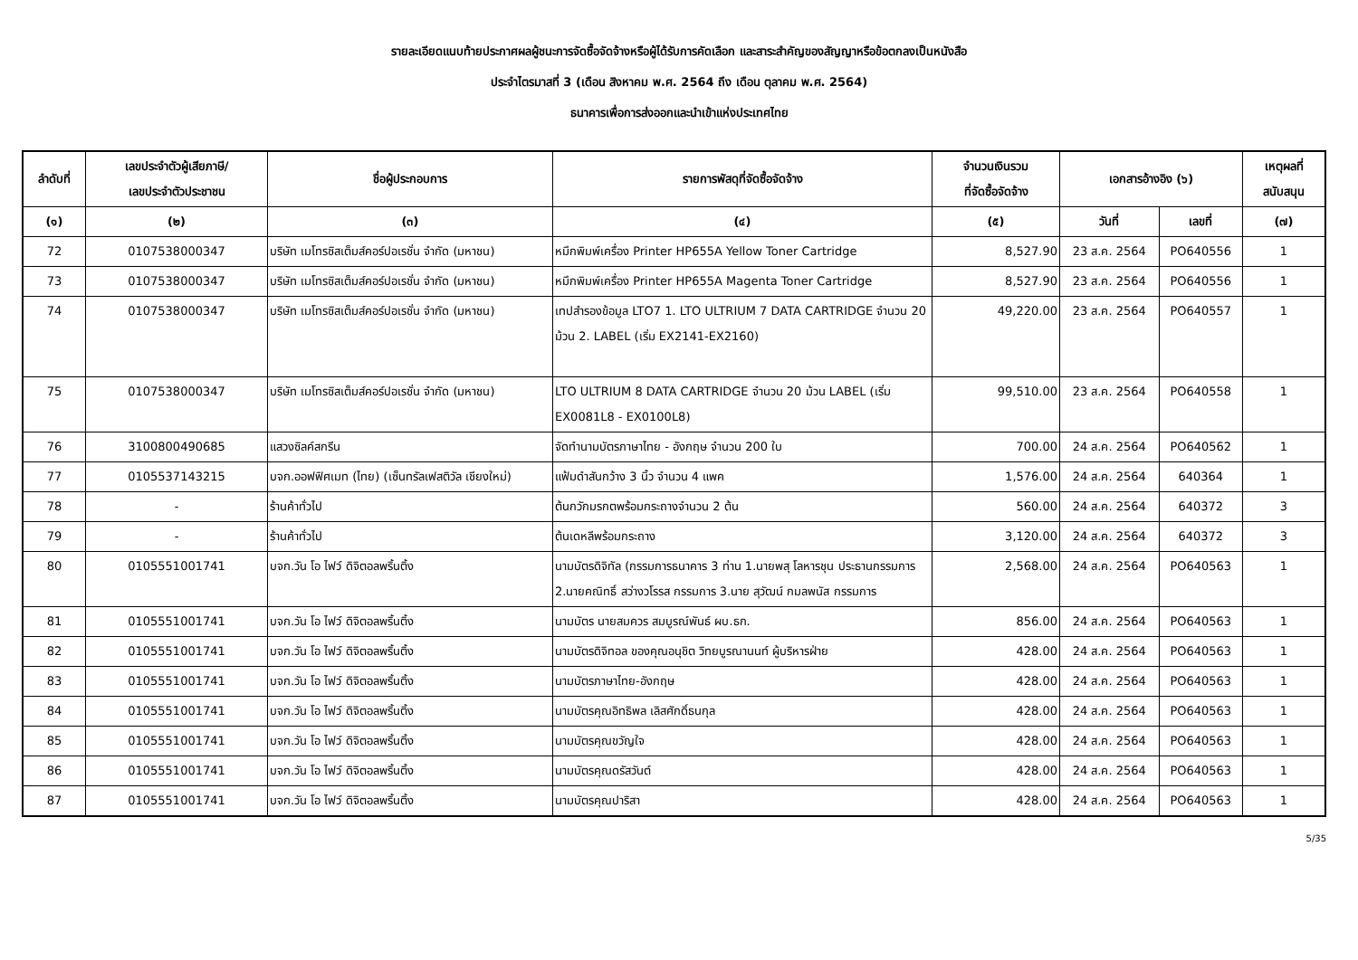รายละเอียดแนบท้ายประกาศผลผู้ชนะการจัดซื้อจัดจ้างหรือผู้ได้รับการคัดเลือก และสาระสำคัญของสัญญาหรือข้อตกลงเป็นหนังสือ
ประจำไตรมาสที่ 3 (เดือน สิงหาคม พ.ศ. 2564 ถึง เดือน ตุลาคม พ.ศ. 2564)
ธนาคารเพื่อการส่งออกและนำเข้าแห่งประเทศไทย
| ลำดับที่ | เลขประจำตัวผู้เสียภาษี/ เลขประจำตัวประชาชน | ชื่อผู้ประกอบการ | รายการพัสดุที่จัดซื้อจัดจ้าง | จำนวนเงินรวม ที่จัดซื้อจัดจ้าง | เอกสารอ้างอิง (๖) | | เหตุผลที่ สนับสนุน |
| --- | --- | --- | --- | --- | --- | --- | --- |
| (๑) | (๒) | (๓) | (๔) | (๕) | วันที่ | เลขที่ | (๗) |
| 72 | 0107538000347 | บริษัท เมโทรซิสเต็มส์คอร์ปอเรชั่น จำกัด (มหาชน) | หมึกพิมพ์เครื่อง Printer HP655A Yellow Toner Cartridge | 8,527.90 | 23 ส.ค. 2564 | PO640556 | 1 |
| 73 | 0107538000347 | บริษัท เมโทรซิสเต็มส์คอร์ปอเรชั่น จำกัด (มหาชน) | หมึกพิมพ์เครื่อง Printer HP655A Magenta Toner Cartridge | 8,527.90 | 23 ส.ค. 2564 | PO640556 | 1 |
| 74 | 0107538000347 | บริษัท เมโทรซิสเต็มส์คอร์ปอเรชั่น จำกัด (มหาชน) | เทปสำรองข้อมูล LTO7 1. LTO ULTRIUM 7 DATA CARTRIDGE จำนวน 20 ม้วน 2. LABEL (เริ่ม EX2141-EX2160) | 49,220.00 | 23 ส.ค. 2564 | PO640557 | 1 |
| 75 | 0107538000347 | บริษัท เมโทรซิสเต็มส์คอร์ปอเรชั่น จำกัด (มหาชน) | LTO ULTRIUM 8 DATA CARTRIDGE จำนวน 20 ม้วน LABEL (เริ่ม EX0081L8 - EX0100L8) | 99,510.00 | 23 ส.ค. 2564 | PO640558 | 1 |
| 76 | 3100800490685 | แสวงซิลค์สกรีน | จัดทำนามบัตรภาษาไทย - อังกฤษ จำนวน 200 ใบ | 700.00 | 24 ส.ค. 2564 | PO640562 | 1 |
| 77 | 0105537143215 | บจก.ออฟฟิศเมท (ไทย) (เซ็นทรัลเฟสติวัล เชียงใหม่) | แฟ้มดำสันกว้าง 3 นิ้ว จำนวน 4 แพค | 1,576.00 | 24 ส.ค. 2564 | 640364 | 1 |
| 78 | - | ร้านค้าทั่วไป | ต้นกวักมรกตพร้อมกระถางจำนวน 2 ต้น | 560.00 | 24 ส.ค. 2564 | 640372 | 3 |
| 79 | - | ร้านค้าทั่วไป | ต้นเดหลีพร้อมกระถาง | 3,120.00 | 24 ส.ค. 2564 | 640372 | 3 |
| 80 | 0105551001741 | บจก.วัน โอ ไฟว์ ดิจิตอลพริ้นติ้ง | นามบัตรดิจิทัล (กรรมการธนาคาร 3 ท่าน 1.นายพสุ โลหารชุน ประธานกรรมการ 2.นายคณิทธิ์ สว่างวโรรส กรรมการ 3.นาย สุวัฒน์ กมลพนัส กรรมการ | 2,568.00 | 24 ส.ค. 2564 | PO640563 | 1 |
| 81 | 0105551001741 | บจก.วัน โอ ไฟว์ ดิจิตอลพริ้นติ้ง | นามบัตร นายสมควร สมบูรณ์พันธ์ ผบ.ธก. | 856.00 | 24 ส.ค. 2564 | PO640563 | 1 |
| 82 | 0105551001741 | บจก.วัน โอ ไฟว์ ดิจิตอลพริ้นติ้ง | นามบัตรดิจิทอล ของคุณอนุชิต วิทยบูรณานนท์ ผู้บริหารฝ่าย | 428.00 | 24 ส.ค. 2564 | PO640563 | 1 |
| 83 | 0105551001741 | บจก.วัน โอ ไฟว์ ดิจิตอลพริ้นติ้ง | นามบัตรภาษาไทย-อังกฤษ | 428.00 | 24 ส.ค. 2564 | PO640563 | 1 |
| 84 | 0105551001741 | บจก.วัน โอ ไฟว์ ดิจิตอลพริ้นติ้ง | นามบัตรคุณอิทธิพล เลิสศักดิ์ธนกุล | 428.00 | 24 ส.ค. 2564 | PO640563 | 1 |
| 85 | 0105551001741 | บจก.วัน โอ ไฟว์ ดิจิตอลพริ้นติ้ง | นามบัตรคุณขวัญใจ | 428.00 | 24 ส.ค. 2564 | PO640563 | 1 |
| 86 | 0105551001741 | บจก.วัน โอ ไฟว์ ดิจิตอลพริ้นติ้ง | นามบัตรคุณดรัสวันต์ | 428.00 | 24 ส.ค. 2564 | PO640563 | 1 |
| 87 | 0105551001741 | บจก.วัน โอ ไฟว์ ดิจิตอลพริ้นติ้ง | นามบัตรคุณปาริสา | 428.00 | 24 ส.ค. 2564 | PO640563 | 1 |
5/35